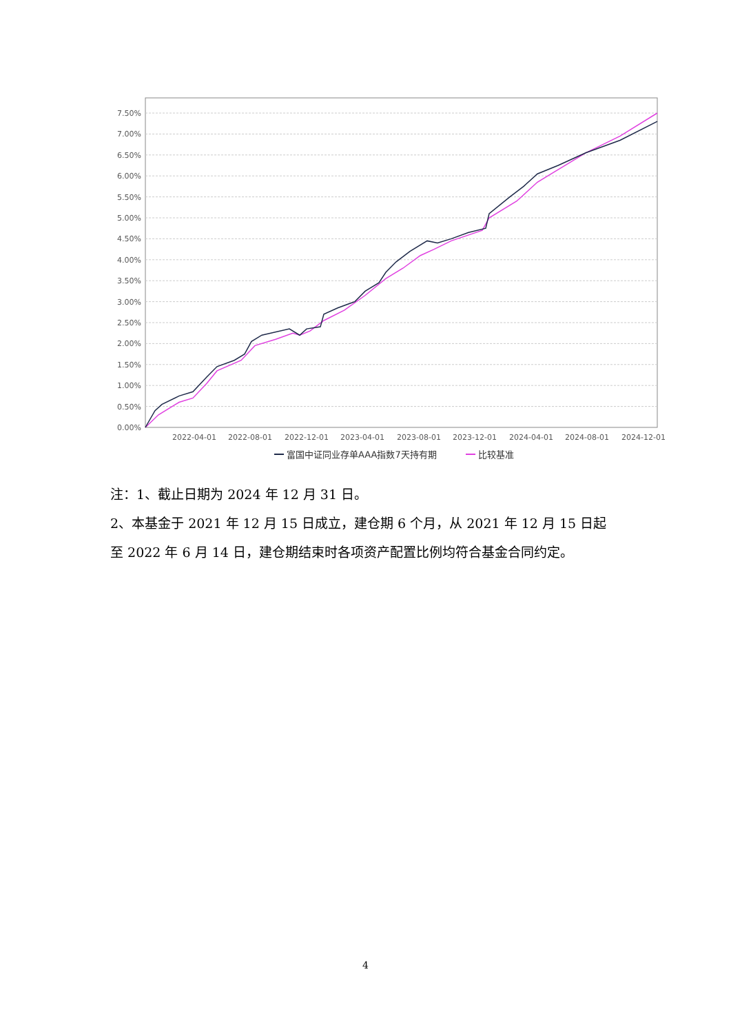0.00%
0.50%
1.00%
1.50%
2.00%
2.50%
3.00%
3.50%
4.00%
4.50%
5.00%
5.50%
6.00%
6.50%
7.00%
7.50%
2022-04-01
2022-08-01
2022-12-01
2023-04-01
2023-08-01
2023-12-01
2024-04-01
2024-08-01
2024-12-01
富国中证同业存单AAA指数7天持有期
比较基准
注：1、截止日期为 2024 年 12 月 31 日。
2、本基金于 2021 年 12 月 15 日成立，建仓期 6 个月，从 2021 年 12 月 15 日起
至 2022 年 6 月 14 日，建仓期结束时各项资产配置比例均符合基金合同约定。
4